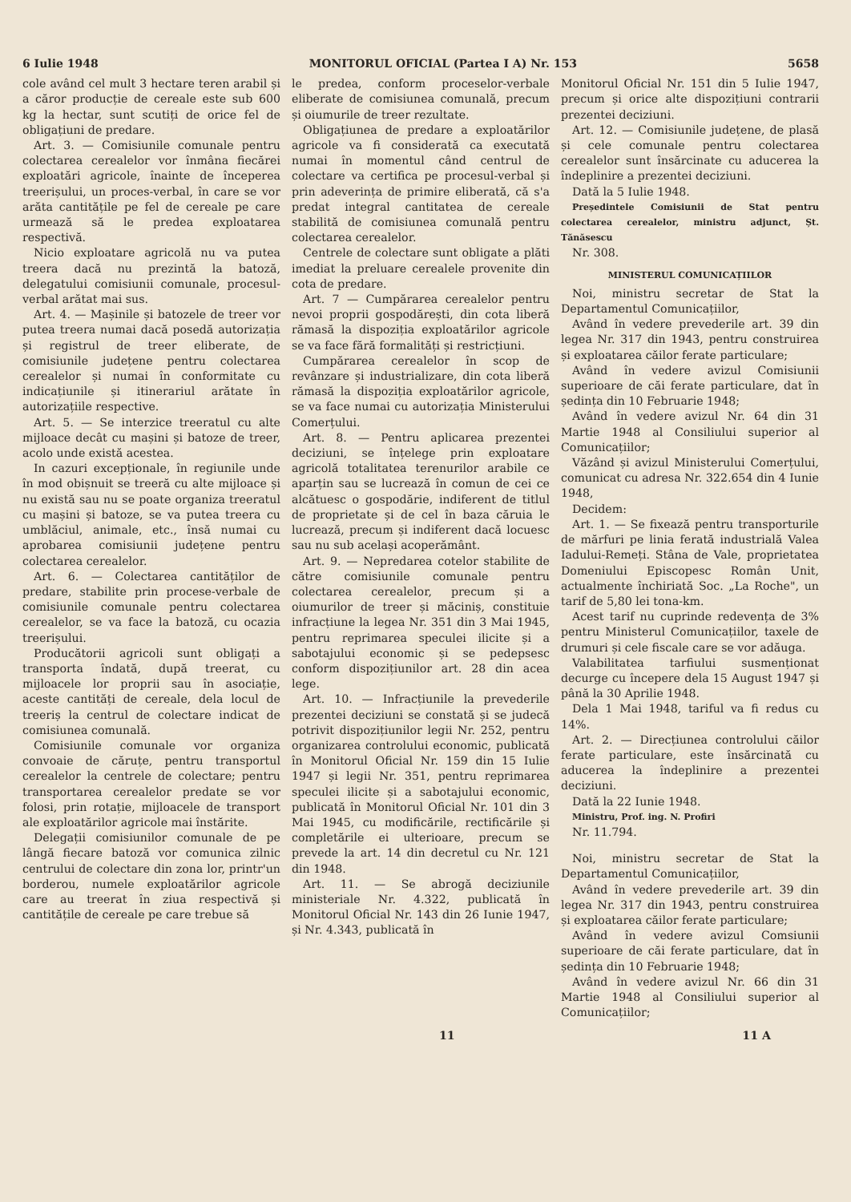6 Iulie 1948 MONITORUL OFICIAL (Partea I A) Nr. 153 5658
cole având cel mult 3 hectare teren arabil și a căror producție de cereale este sub 600 kg la hectar, sunt scutiți de orice fel de obligațiuni de predare.
Art. 3. — Comisiunile comunale pentru colectarea cerealelor vor înmâna fiecărei exploatări agricole, înainte de începerea treerișului, un proces-verbal, în care se vor arăta cantitățile pe fel de cereale pe care urmează să le predea exploatarea respectivă.
Nicio exploatare agricolă nu va putea treera dacă nu prezintă la batoză, delegatului comisiunii comunale, procesul-verbal arătat mai sus.
Art. 4. — Mașinile și batozele de treer vor putea treera numai dacă posedă autorizația și registrul de treer eliberate, de comisiunile județene pentru colectarea cerealelor și numai în conformitate cu indicațiunile și itinerariul arătate în autorizațiile respective.
Art. 5. — Se interzice treeratul cu alte mijloace decât cu mașini și batoze de treer, acolo unde există acestea.
In cazuri excepționale, în regiunile unde în mod obișnuit se treeră cu alte mijloace și nu există sau nu se poate organiza treeratul cu mașini și batoze, se va putea treera cu umblăciul, animale, etc., însă numai cu aprobarea comisiunii județene pentru colectarea cerealelor.
Art. 6. — Colectarea cantităților de predare, stabilite prin procese-verbale de comisiunile comunale pentru colectarea cerealelor, se va face la batoză, cu ocazia treerișului.
Producătorii agricoli sunt obligați a transporta îndată, după treerat, cu mijloacele lor proprii sau în asociație, aceste cantități de cereale, dela locul de treeriș la centrul de colectare indicat de comisiunea comunală.
Comisiunile comunale vor organiza convoaie de căruțe, pentru transportul cerealelor la centrele de colectare; pentru transportarea cerealelor predate se vor folosi, prin rotație, mijloacele de transport ale exploatărilor agricole mai înstărite.
Delegații comisiunilor comunale de pe lângă fiecare batoză vor comunica zilnic centrului de colectare din zona lor, printr'un borderou, numele exploatărilor agricole care au treerat în ziua respectivă și cantitățile de cereale pe care trebue să
le predea, conform proceselor-verbale eliberate de comisiunea comunală, precum și oiumurile de treer rezultate.
Obligațiunea de predare a exploatărilor agricole va fi considerată ca executată numai în momentul când centrul de colectare va certifica pe procesul-verbal și prin adeverința de primire eliberată, că s'a predat integral cantitatea de cereale stabilită de comisiunea comunală pentru colectarea cerealelor.
Centrele de colectare sunt obligate a plăti imediat la preluare cerealele provenite din cota de predare.
Art. 7 — Cumpărarea cerealelor pentru nevoi proprii gospodărești, din cota liberă rămasă la dispoziția exploatărilor agricole se va face fără formalități și restricțiuni.
Cumpărarea cerealelor în scop de revânzare și industrializare, din cota liberă rămasă la dispoziția exploatărilor agricole, se va face numai cu autorizația Ministerului Comerțului.
Art. 8. — Pentru aplicarea prezentei deciziuni, se înțelege prin exploatare agricolă totalitatea terenurilor arabile ce aparțin sau se lucrează în comun de cei ce alcătuesc o gospodărie, indiferent de titlul de proprietate și de cel în baza căruia le lucrează, precum și indiferent dacă locuesc sau nu sub același acoperământ.
Art. 9. — Nepredarea cotelor stabilite de către comisiunile comunale pentru colectarea cerealelor, precum și a oiumurilor de treer și măciniș, constituie infracțiune la legea Nr. 351 din 3 Mai 1945, pentru reprimarea speculei ilicite și a sabotajului economic și se pedepsesc conform dispozițiunilor art. 28 din acea lege.
Art. 10. — Infracțiunile la prevederile prezentei deciziuni se constată și se judecă potrivit dispozițiunilor legii Nr. 252, pentru organizarea controlului economic, publicată în Monitorul Oficial Nr. 159 din 15 Iulie 1947 și legii Nr. 351, pentru reprimarea speculei ilicite și a sabotajului economic, publicată în Monitorul Oficial Nr. 101 din 3 Mai 1945, cu modificările, rectificările și completările ei ulterioare, precum se prevede la art. 14 din decretul cu Nr. 121 din 1948.
Art. 11. — Se abrogă deciziunile ministeriale Nr. 4.322, publicată în Monitorul Oficial Nr. 143 din 26 Iunie 1947, și Nr. 4.343, publicată în
Monitorul Oficial Nr. 151 din 5 Iulie 1947, precum și orice alte dispozițiuni contrarii prezentei deciziuni.
Art. 12. — Comisiunile județene, de plasă și cele comunale pentru colectarea cerealelor sunt însărcinate cu aducerea la îndeplinire a prezentei deciziuni.
Dată la 5 Iulie 1948.
Președintele Comisiunii de Stat pentru colectarea cerealelor, ministru adjunct, Șt. Tănăsescu
Nr. 308.
MINISTERUL COMUNICAȚIILOR
Noi, ministru secretar de Stat la Departamentul Comunicațiilor,
Având în vedere prevederile art. 39 din legea Nr. 317 din 1943, pentru construirea și exploatarea căilor ferate particulare;
Având în vedere avizul Comisiunii superioare de căi ferate particulare, dat în ședința din 10 Februarie 1948;
Având în vedere avizul Nr. 64 din 31 Martie 1948 al Consiliului superior al Comunicațiilor;
Văzând și avizul Ministerului Comerțului, comunicat cu adresa Nr. 322.654 din 4 Iunie 1948,
Decidem:
Art. 1. — Se fixează pentru transporturile de mărfuri pe linia ferată industrială Valea Iadului-Remeți. Stâna de Vale, proprietatea Domeniului Episcopesc Român Unit, actualmente închiriată Soc. „La Roche", un tarif de 5,80 lei tona-km.
Acest tarif nu cuprinde redevența de 3% pentru Ministerul Comunicațiilor, taxele de drumuri și cele fiscale care se vor adăuga.
Valabilitatea tarfiului susmenționat decurge cu începere dela 15 August 1947 și până la 30 Aprilie 1948.
Dela 1 Mai 1948, tariful va fi redus cu 14%.
Art. 2. — Direcțiunea controlului căilor ferate particulare, este însărcinată cu aducerea la îndeplinire a prezentei deciziuni.
Dată la 22 Iunie 1948.
Ministru, Prof. ing. N. Profiri
Nr. 11.794.
Noi, ministru secretar de Stat la Departamentul Comunicațiilor,
Având în vedere prevederile art. 39 din legea Nr. 317 din 1943, pentru construirea și exploatarea căilor ferate particulare;
Având în vedere avizul Comsiunii superioare de căi ferate particulare, dat în ședința din 10 Februarie 1948;
Având în vedere avizul Nr. 66 din 31 Martie 1948 al Consiliului superior al Comunicațiilor;
11 11 A